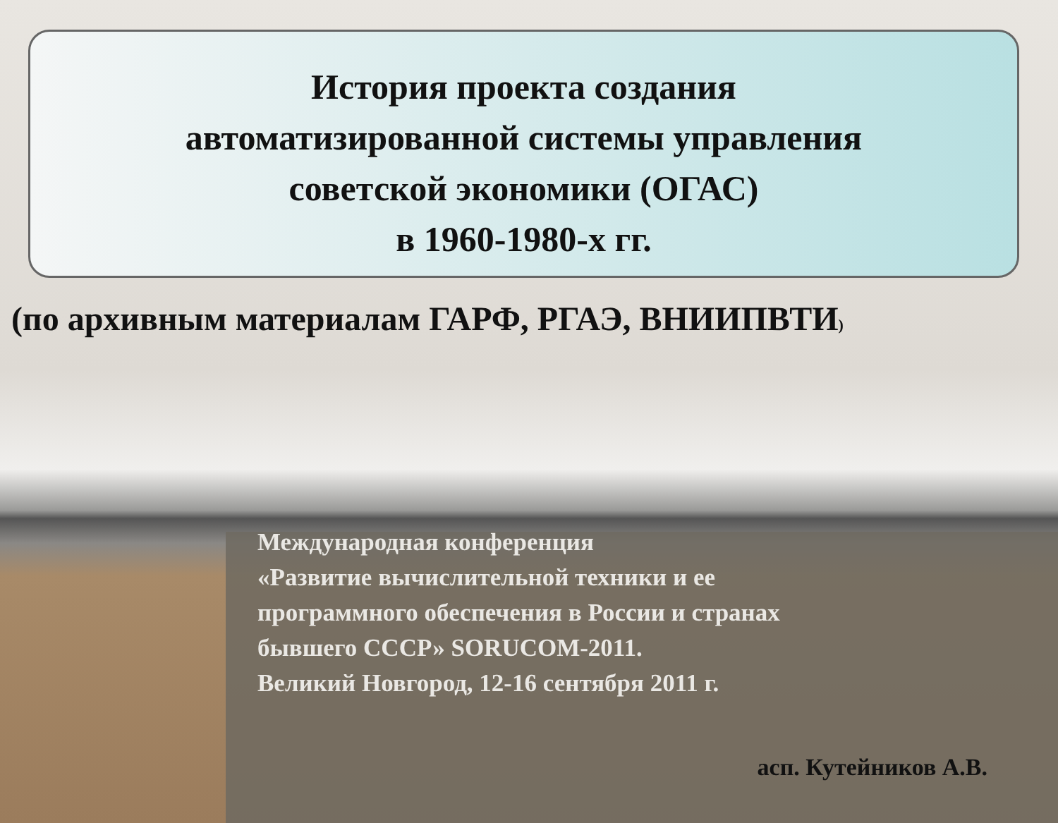История проекта создания
автоматизированной системы управления
советской экономики (ОГАС)
в 1960-1980-х гг.
(по архивным материалам ГАРФ, РГАЭ, ВНИИПВТИ)
Международная конференция
«Развитие вычислительной техники и ее
программного обеспечения в России и странах
бывшего СССР» SORUCOM-2011.
Великий Новгород, 12-16 сентября 2011 г.
асп. Кутейников А.В.